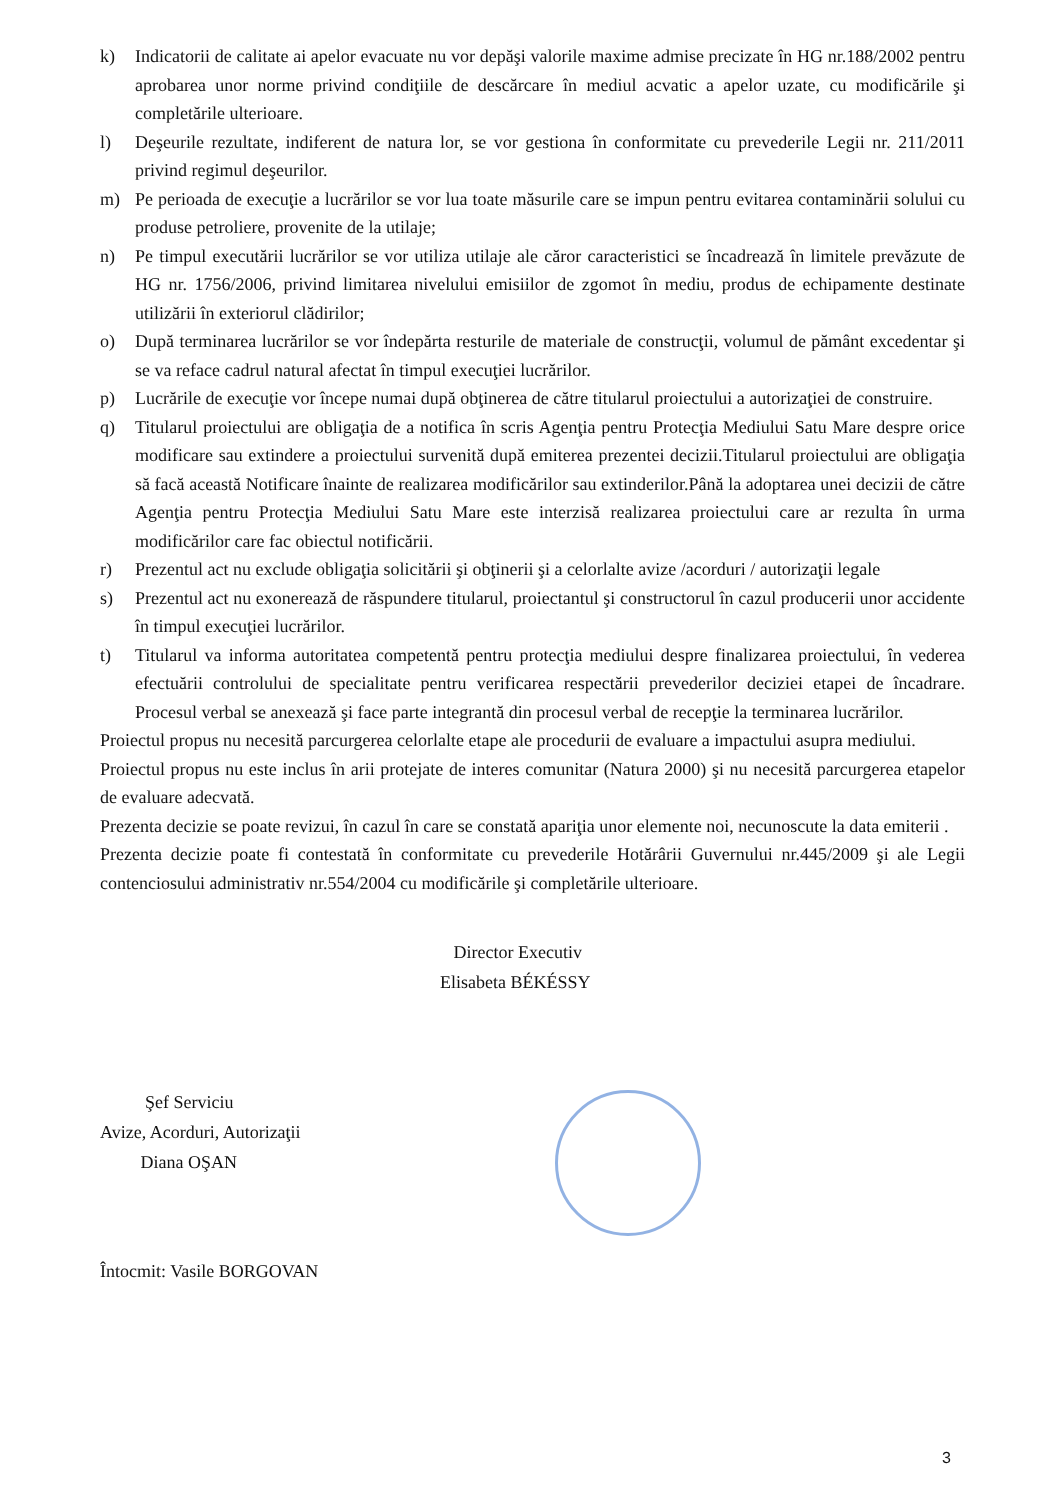k) Indicatorii de calitate ai apelor evacuate nu vor depăşi valorile maxime admise precizate în HG nr.188/2002 pentru aprobarea unor norme privind condiţiile de descărcare în mediul acvatic a apelor uzate, cu modificările şi completările ulterioare.
l) Deşeurile rezultate, indiferent de natura lor, se vor gestiona în conformitate cu prevederile Legii nr. 211/2011 privind regimul deşeurilor.
m) Pe perioada de execuţie a lucrărilor se vor lua toate măsurile care se impun pentru evitarea contaminării solului cu produse petroliere, provenite de la utilaje;
n) Pe timpul executării lucrărilor se vor utiliza utilaje ale căror caracteristici se încadrează în limitele prevăzute de HG nr. 1756/2006, privind limitarea nivelului emisiilor de zgomot în mediu, produs de echipamente destinate utilizării în exteriorul clădirilor;
o) După terminarea lucrărilor se vor îndepărta resturile de materiale de construcţii, volumul de pământ excedentar şi se va reface cadrul natural afectat în timpul execuţiei lucrărilor.
p) Lucrările de execuţie vor începe numai după obţinerea de către titularul proiectului a autorizaţiei de construire.
q) Titularul proiectului are obligaţia de a notifica în scris Agenţia pentru Protecţia Mediului Satu Mare despre orice modificare sau extindere a proiectului survenită după emiterea prezentei decizii.Titularul proiectului are obligaţia să facă această Notificare înainte de realizarea modificărilor sau extinderilor.Până la adoptarea unei decizii de către Agenţia pentru Protecţia Mediului Satu Mare este interzisă realizarea proiectului care ar rezulta în urma modificărilor care fac obiectul notificării.
r) Prezentul act nu exclude obligaţia solicitării şi obţinerii şi a celorlalte avize /acorduri / autorizaţii legale
s) Prezentul act nu exonerează de răspundere titularul, proiectantul şi constructorul în cazul producerii unor accidente în timpul execuţiei lucrărilor.
t) Titularul va informa autoritatea competentă pentru protecţia mediului despre finalizarea proiectului, în vederea efectuării controlului de specialitate pentru verificarea respectării prevederilor deciziei etapei de încadrare. Procesul verbal se anexează şi face parte integrantă din procesul verbal de recepţie la terminarea lucrărilor.
Proiectul propus nu necesită parcurgerea celorlalte etape ale procedurii de evaluare a impactului asupra mediului.
Proiectul propus nu este inclus în arii protejate de interes comunitar (Natura 2000) şi nu necesită parcurgerea etapelor de evaluare adecvată.
Prezenta decizie se poate revizui, în cazul în care se constată apariţia unor elemente noi, necunoscute la data emiterii .
Prezenta decizie poate fi contestată în conformitate cu prevederile Hotărârii Guvernului nr.445/2009 şi ale Legii contenciosului administrativ nr.554/2004 cu modificările şi completările ulterioare.
Director Executiv
Elisabeta BÉKÉSSY
Şef Serviciu
Avize, Acorduri, Autorizaţii
Diana OŞAN
Întocmit: Vasile BORGOVAN
3